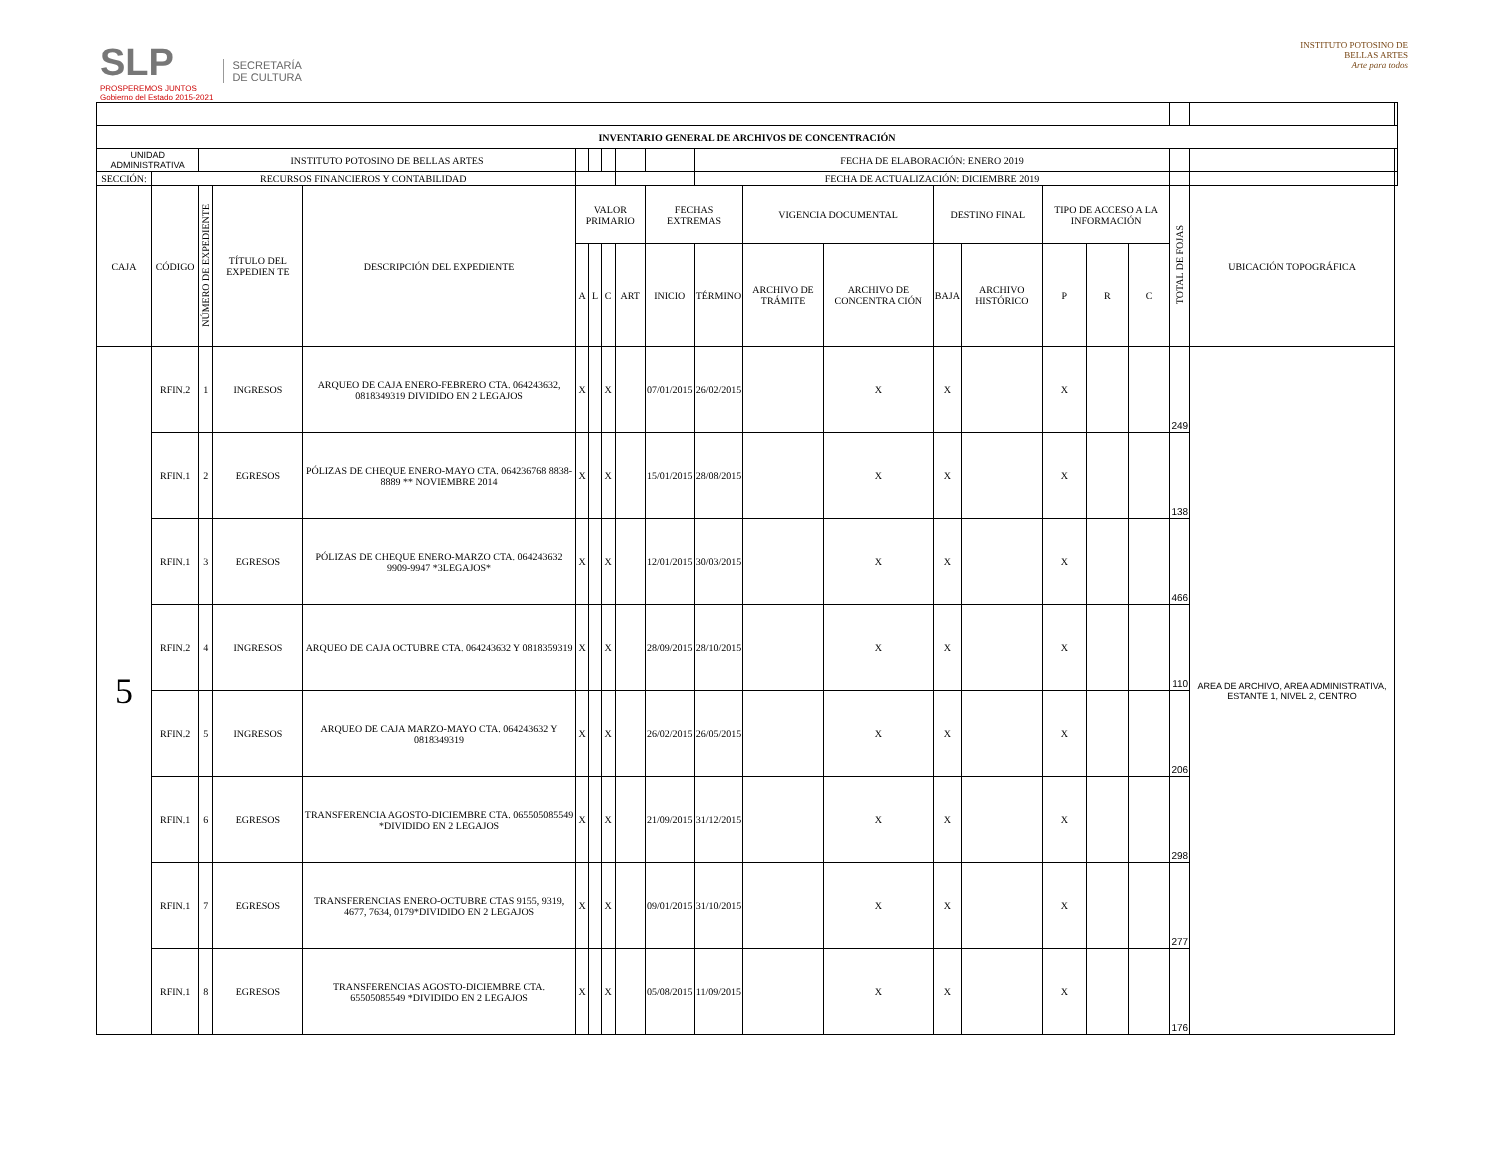SLP
PROSPEREMOS JUNTOS
Gobierno del Estado 2015-2021
SECRETARÍA
DE CULTURA
INSTITUTO POTOSINO DE
BELLAS ARTES
Arte para todos
| INVENTARIO GENERAL DE ARCHIVOS DE CONCENTRACIÓN | | | | | | | | | | | | | | | | | | | | |
| UNIDAD ADMINISTRATIVA | | INSTITUTO POTOSINO DE BELLAS ARTES | | | | | | | | FECHA DE ELABORACIÓN: ENERO 2019 | | | | | | | | | | |
| SECCIÓN: | RECURSOS FINANCIEROS Y CONTABILIDAD | | | | | | | | | FECHA DE ACTUALIZACIÓN: DICIEMBRE 2019 | | | | | | | | | | |
| CAJA | CÓDIGO | NÚMERO DE EXPEDIENTE | TÍTULO DEL EXPEDIEN TE | DESCRIPCIÓN DEL EXPEDIENTE | VALOR PRIMARIO | | | | FECHAS EXTREMAS | | VIGENCIA DOCUMENTAL | | DESTINO FINAL | | TIPO DE ACCESO A LA INFORMACIÓN | | | TOTAL DE FOJAS | UBICACIÓN TOPOGRÁFICA | |
| | | | | | A | L | C | ART | INICIO | TÉRMINO | ARCHIVO DE TRÁMITE | ARCHIVO DE CONCENTRA CIÓN | BAJA | ARCHIVO HISTÓRICO | P | R | C | | | |
| 5 | RFIN.2 | 1 | INGRESOS | ARQUEO DE CAJA ENERO-FEBRERO CTA. 064243632, 0818349319 DIVIDIDO EN 2 LEGAJOS | X | | X | | 07/01/2015 | 26/02/2015 | | X | X | | X | | | 249 | AREA DE ARCHIVO, AREA ADMINISTRATIVA, ESTANTE 1, NIVEL 2, CENTRO | |
| | RFIN.1 | 2 | EGRESOS | PÓLIZAS DE CHEQUE ENERO-MAYO CTA. 064236768 8838-8889 ** NOVIEMBRE 2014 | X | | X | | 15/01/2015 | 28/08/2015 | | X | X | | X | | | 138 | | |
| | RFIN.1 | 3 | EGRESOS | PÓLIZAS DE CHEQUE ENERO-MARZO CTA. 064243632 9909-9947 *3LEGAJOS* | X | | X | | 12/01/2015 | 30/03/2015 | | X | X | | X | | | 466 | | |
| | RFIN.2 | 4 | INGRESOS | ARQUEO DE CAJA OCTUBRE CTA. 064243632 Y 0818359319 | X | | X | | 28/09/2015 | 28/10/2015 | | X | X | | X | | | 110 | | |
| | RFIN.2 | 5 | INGRESOS | ARQUEO DE CAJA MARZO-MAYO CTA. 064243632 Y 0818349319 | X | | X | | 26/02/2015 | 26/05/2015 | | X | X | | X | | | 206 | | |
| | RFIN.1 | 6 | EGRESOS | TRANSFERENCIA AGOSTO-DICIEMBRE CTA. 065505085549 *DIVIDIDO EN 2 LEGAJOS | X | | X | | 21/09/2015 | 31/12/2015 | | X | X | | X | | | 298 | | |
| | RFIN.1 | 7 | EGRESOS | TRANSFERENCIAS ENERO-OCTUBRE CTAS 9155, 9319, 4677, 7634, 0179*DIVIDIDO EN 2 LEGAJOS | X | | X | | 09/01/2015 | 31/10/2015 | | X | X | | X | | | 277 | | |
| | RFIN.1 | 8 | EGRESOS | TRANSFERENCIAS AGOSTO-DICIEMBRE CTA. 65505085549 *DIVIDIDO EN 2 LEGAJOS | X | | X | | 05/08/2015 | 11/09/2015 | | X | X | | X | | | 176 | | |